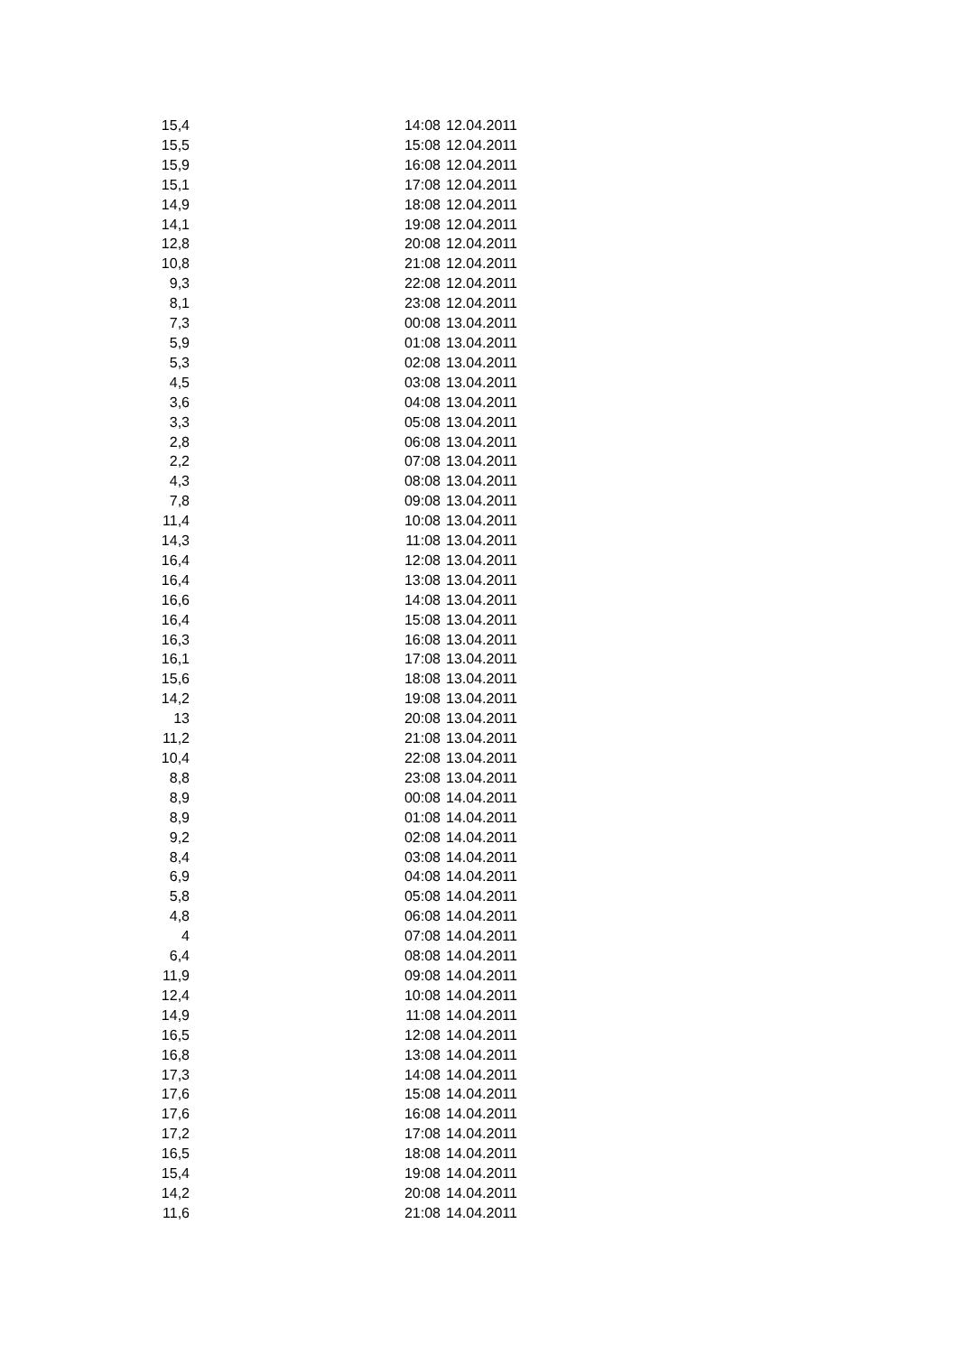| 15,4 | 14:08 | 12.04.2011 |
| 15,5 | 15:08 | 12.04.2011 |
| 15,9 | 16:08 | 12.04.2011 |
| 15,1 | 17:08 | 12.04.2011 |
| 14,9 | 18:08 | 12.04.2011 |
| 14,1 | 19:08 | 12.04.2011 |
| 12,8 | 20:08 | 12.04.2011 |
| 10,8 | 21:08 | 12.04.2011 |
| 9,3 | 22:08 | 12.04.2011 |
| 8,1 | 23:08 | 12.04.2011 |
| 7,3 | 00:08 | 13.04.2011 |
| 5,9 | 01:08 | 13.04.2011 |
| 5,3 | 02:08 | 13.04.2011 |
| 4,5 | 03:08 | 13.04.2011 |
| 3,6 | 04:08 | 13.04.2011 |
| 3,3 | 05:08 | 13.04.2011 |
| 2,8 | 06:08 | 13.04.2011 |
| 2,2 | 07:08 | 13.04.2011 |
| 4,3 | 08:08 | 13.04.2011 |
| 7,8 | 09:08 | 13.04.2011 |
| 11,4 | 10:08 | 13.04.2011 |
| 14,3 | 11:08 | 13.04.2011 |
| 16,4 | 12:08 | 13.04.2011 |
| 16,4 | 13:08 | 13.04.2011 |
| 16,6 | 14:08 | 13.04.2011 |
| 16,4 | 15:08 | 13.04.2011 |
| 16,3 | 16:08 | 13.04.2011 |
| 16,1 | 17:08 | 13.04.2011 |
| 15,6 | 18:08 | 13.04.2011 |
| 14,2 | 19:08 | 13.04.2011 |
| 13 | 20:08 | 13.04.2011 |
| 11,2 | 21:08 | 13.04.2011 |
| 10,4 | 22:08 | 13.04.2011 |
| 8,8 | 23:08 | 13.04.2011 |
| 8,9 | 00:08 | 14.04.2011 |
| 8,9 | 01:08 | 14.04.2011 |
| 9,2 | 02:08 | 14.04.2011 |
| 8,4 | 03:08 | 14.04.2011 |
| 6,9 | 04:08 | 14.04.2011 |
| 5,8 | 05:08 | 14.04.2011 |
| 4,8 | 06:08 | 14.04.2011 |
| 4 | 07:08 | 14.04.2011 |
| 6,4 | 08:08 | 14.04.2011 |
| 11,9 | 09:08 | 14.04.2011 |
| 12,4 | 10:08 | 14.04.2011 |
| 14,9 | 11:08 | 14.04.2011 |
| 16,5 | 12:08 | 14.04.2011 |
| 16,8 | 13:08 | 14.04.2011 |
| 17,3 | 14:08 | 14.04.2011 |
| 17,6 | 15:08 | 14.04.2011 |
| 17,6 | 16:08 | 14.04.2011 |
| 17,2 | 17:08 | 14.04.2011 |
| 16,5 | 18:08 | 14.04.2011 |
| 15,4 | 19:08 | 14.04.2011 |
| 14,2 | 20:08 | 14.04.2011 |
| 11,6 | 21:08 | 14.04.2011 |